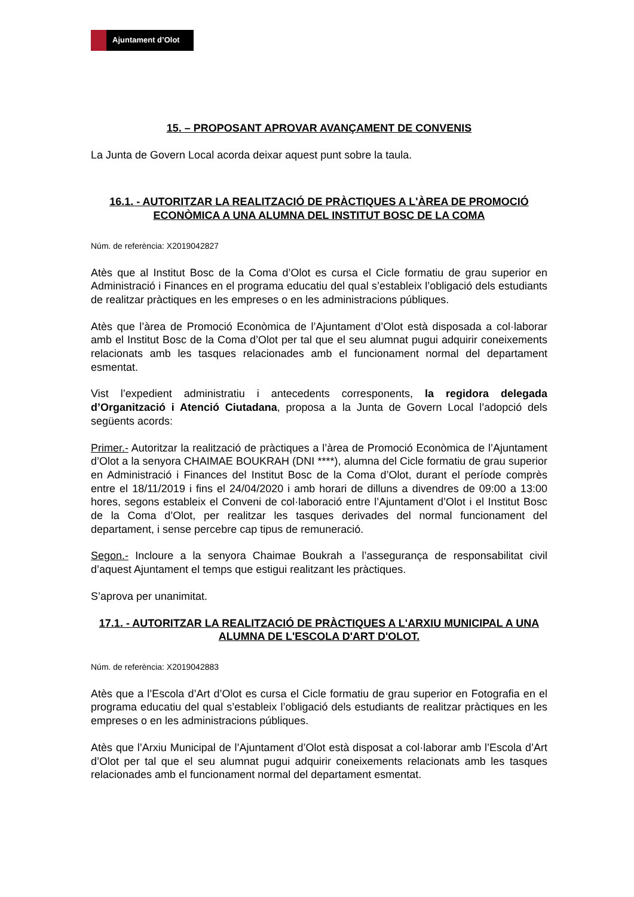Ajuntament d’Olot
15. – PROPOSANT APROVAR AVANÇAMENT DE CONVENIS
La Junta de Govern Local acorda deixar aquest punt sobre la taula.
16.1. - AUTORITZAR LA REALITZACIÓ DE PRÀCTIQUES A L'ÀREA DE PROMOCIÓ ECONÒMICA A UNA ALUMNA DEL INSTITUT BOSC DE LA COMA
Núm. de referència: X2019042827
Atès que al Institut Bosc de la Coma d’Olot es cursa el Cicle formatiu de grau superior en Administració i Finances en el programa educatiu del qual s’estableix l’obligació dels estudiants de realitzar pràctiques en les empreses o en les administracions públiques.
Atès que l’àrea de Promoció Econòmica de l’Ajuntament d’Olot està disposada a col·laborar amb el Institut Bosc de la Coma d’Olot per tal que el seu alumnat pugui adquirir coneixements relacionats amb les tasques relacionades amb el funcionament normal del departament esmentat.
Vist l’expedient administratiu i antecedents corresponents, la regidora delegada d’Organització i Atenció Ciutadana, proposa a la Junta de Govern Local l’adopció dels següents acords:
Primer.- Autoritzar la realització de pràctiques a l’àrea de Promoció Econòmica de l’Ajuntament d’Olot a la senyora CHAIMAE BOUKRAH (DNI ****), alumna del Cicle formatiu de grau superior en Administració i Finances del Institut Bosc de la Coma d’Olot, durant el període comprès entre el 18/11/2019 i fins el 24/04/2020 i amb horari de dilluns a divendres de 09:00 a 13:00 hores, segons estableix el Conveni de col·laboració entre l’Ajuntament d’Olot i el Institut Bosc de la Coma d’Olot, per realitzar les tasques derivades del normal funcionament del departament, i sense percebre cap tipus de remuneració.
Segon.- Incloure a la senyora Chaimae Boukrah a l’assegurança de responsabilitat civil d’aquest Ajuntament el temps que estigui realitzant les pràctiques.
S’aprova per unanimitat.
17.1. - AUTORITZAR LA REALITZACIÓ DE PRÀCTIQUES A L'ARXIU MUNICIPAL A UNA ALUMNA DE L'ESCOLA D'ART D'OLOT.
Núm. de referència: X2019042883
Atès que a l’Escola d’Art d’Olot es cursa el Cicle formatiu de grau superior en Fotografia en el programa educatiu del qual s’estableix l’obligació dels estudiants de realitzar pràctiques en les empreses o en les administracions públiques.
Atès que l’Arxiu Municipal de l’Ajuntament d’Olot està disposat a col·laborar amb l’Escola d’Art d’Olot per tal que el seu alumnat pugui adquirir coneixements relacionats amb les tasques relacionades amb el funcionament normal del departament esmentat.